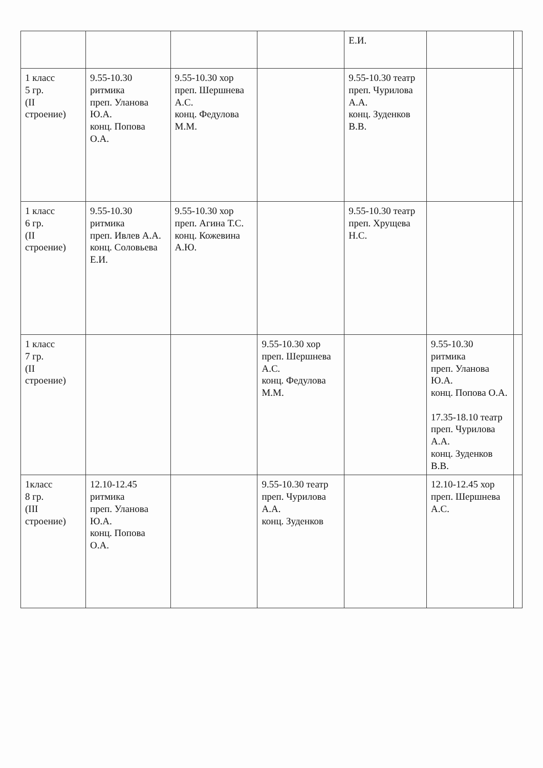| | | | | Е.И. | | |
| 1 класс 5 гр. (II строение) | 9.55-10.30 ритмика преп. Уланова Ю.А. конц. Попова О.А. | 9.55-10.30 хор преп. Шершнева А.С. конц. Федулова М.М. | | 9.55-10.30 театр преп. Чурилова А.А. конц. Зуденков В.В. | | |
| 1 класс 6 гр. (II строение) | 9.55-10.30 ритмика преп. Ивлев А.А. конц. Соловьева Е.И. | 9.55-10.30 хор преп. Агина Т.С. конц. Кожевина А.Ю. | | 9.55-10.30 театр преп. Хрущева Н.С. | | |
| 1 класс 7 гр. (II строение) | | | 9.55-10.30 хор преп. Шершнева А.С. конц. Федулова М.М. | | 9.55-10.30 ритмика преп. Уланова Ю.А. конц. Попова О.А. 17.35-18.10 театр преп. Чурилова А.А. конц. Зуденков В.В. | |
| 1класс 8 гр. (III строение) | 12.10-12.45 ритмика преп. Уланова Ю.А. конц. Попова О.А. | | 9.55-10.30 театр преп. Чурилова А.А. конц. Зуденков | | 12.10-12.45 хор преп. Шершнева А.С. | |